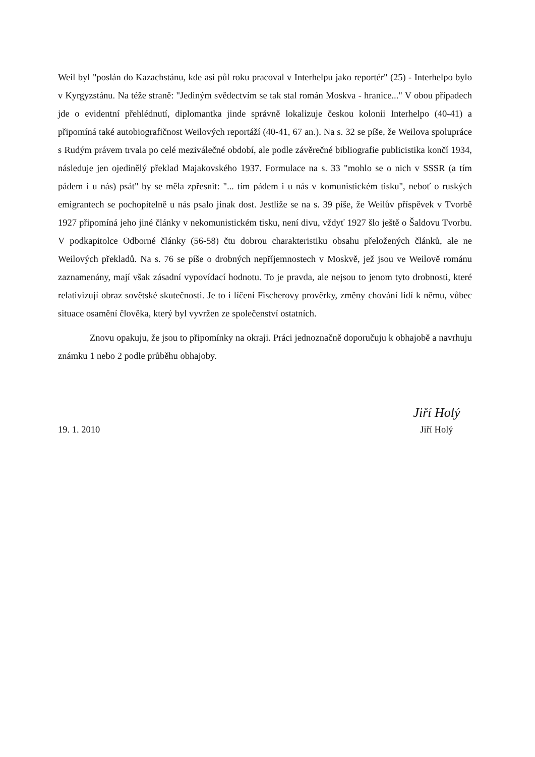Weil byl "poslán do Kazachstánu, kde asi půl roku pracoval v Interhelpu jako reportér" (25) - Interhelpo bylo v Kyrgyzstánu. Na téže straně: "Jediným svědectvím se tak stal román Moskva - hranice..." V obou případech jde o evidentní přehlédnutí, diplomantka jinde správně lokalizuje českou kolonii Interhelpo (40-41) a připomíná také autobiografičnost Weilových reportáží (40-41, 67 an.). Na s. 32 se píše, že Weilova spolupráce s Rudým právem trvala po celé meziválečné období, ale podle závěrečné bibliografie publicistika končí 1934, následuje jen ojedinělý překlad Majakovského 1937. Formulace na s. 33 "mohlo se o nich v SSSR (a tím pádem i u nás) psát" by se měla zpřesnit: "... tím pádem i u nás v komunistickém tisku", neboť o ruských emigrantech se pochopitelně u nás psalo jinak dost. Jestliže se na s. 39 píše, že Weilův příspěvek v Tvorbě 1927 připomíná jeho jiné články v nekomunistickém tisku, není divu, vždyť 1927 šlo ještě o Šaldovu Tvorbu. V podkapitolce Odborné články (56-58) čtu dobrou charakteristiku obsahu přeložených článků, ale ne Weilových překladů. Na s. 76 se píše o drobných nepříjemnostech v Moskvě, jež jsou ve Weilově románu zaznamenány, mají však zásadní vypovídací hodnotu. To je pravda, ale nejsou to jenom tyto drobnosti, které relativizují obraz sovětské skutečnosti. Je to i líčení Fischerovy prověrky, změny chování lidí k němu, vůbec situace osamění člověka, který byl vyvržen ze společenství ostatních.
Znovu opakuju, že jsou to připomínky na okraji. Práci jednoznačně doporučuju k obhajobě a navrhuju známku 1 nebo 2 podle průběhu obhajoby.
19. 1. 2010
Jiří Holý
Jiří Holý